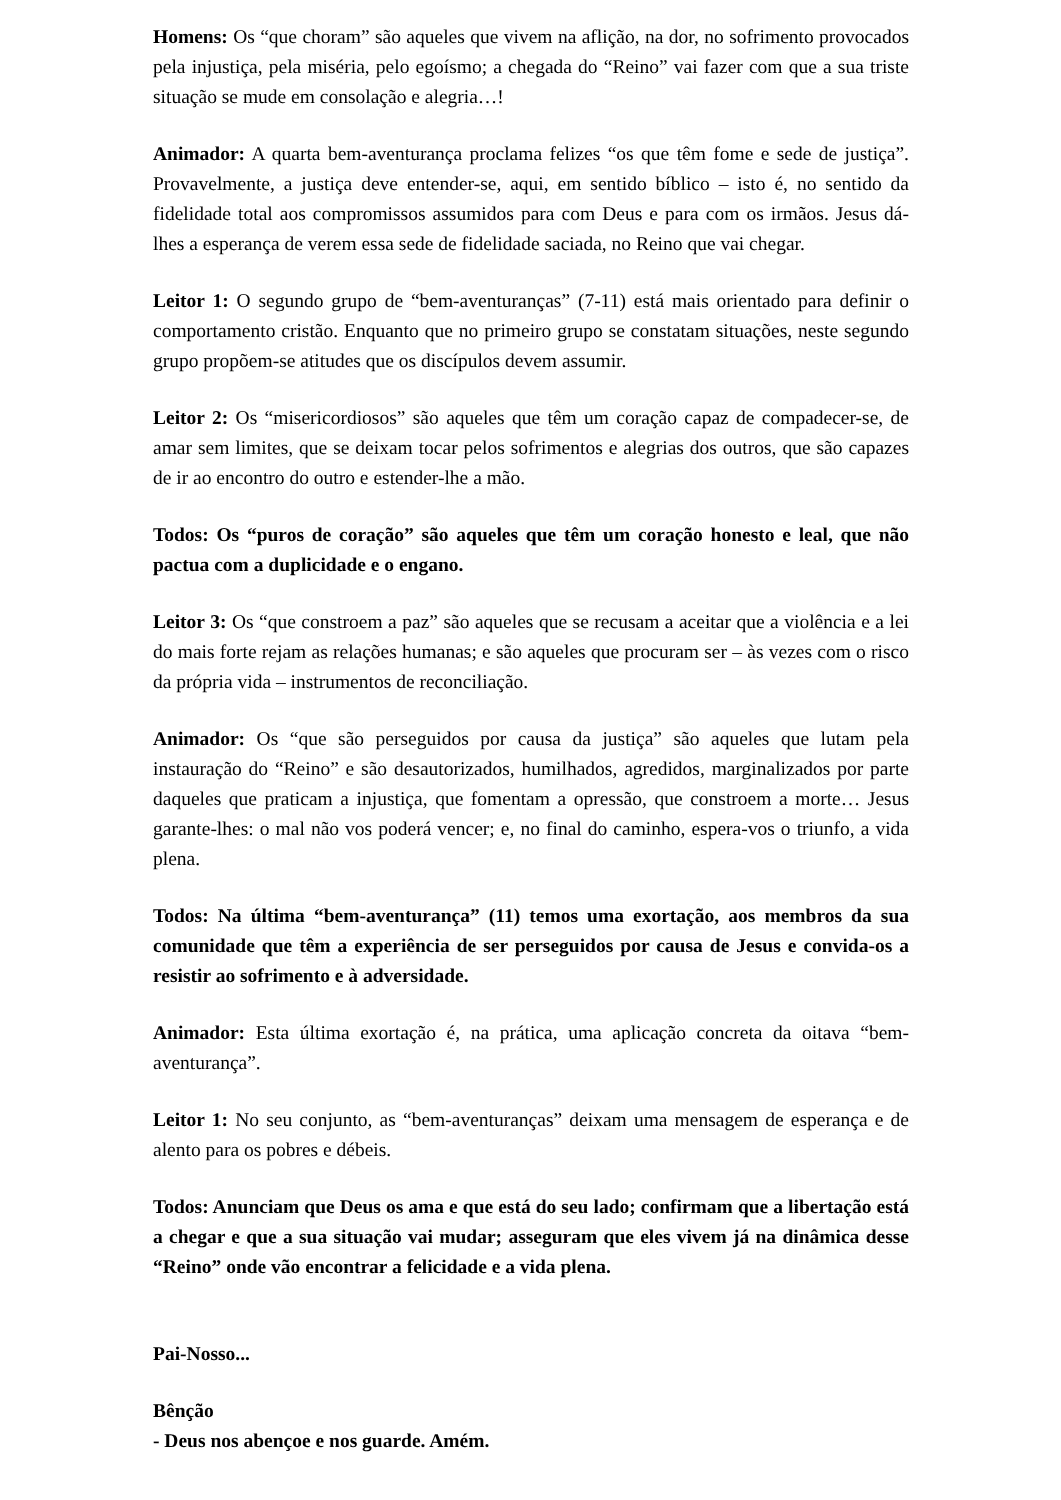Homens: Os “que choram” são aqueles que vivem na aflição, na dor, no sofrimento provocados pela injustiça, pela miséria, pelo egoísmo; a chegada do “Reino” vai fazer com que a sua triste situação se mude em consolação e alegria…!
Animador: A quarta bem-aventurança proclama felizes “os que têm fome e sede de justiça”. Provavelmente, a justiça deve entender-se, aqui, em sentido bíblico – isto é, no sentido da fidelidade total aos compromissos assumidos para com Deus e para com os irmãos. Jesus dá-lhes a esperança de verem essa sede de fidelidade saciada, no Reino que vai chegar.
Leitor 1: O segundo grupo de “bem-aventuranças” (7-11) está mais orientado para definir o comportamento cristão. Enquanto que no primeiro grupo se constatam situações, neste segundo grupo propõem-se atitudes que os discípulos devem assumir.
Leitor 2: Os “misericordiosos” são aqueles que têm um coração capaz de compadecer-se, de amar sem limites, que se deixam tocar pelos sofrimentos e alegrias dos outros, que são capazes de ir ao encontro do outro e estender-lhe a mão.
Todos: Os “puros de coração” são aqueles que têm um coração honesto e leal, que não pactua com a duplicidade e o engano.
Leitor 3: Os “que constroem a paz” são aqueles que se recusam a aceitar que a violência e a lei do mais forte rejam as relações humanas; e são aqueles que procuram ser – às vezes com o risco da própria vida – instrumentos de reconciliação.
Animador: Os “que são perseguidos por causa da justiça” são aqueles que lutam pela instauração do “Reino” e são desautorizados, humilhados, agredidos, marginalizados por parte daqueles que praticam a injustiça, que fomentam a opressão, que constroem a morte… Jesus garante-lhes: o mal não vos poderá vencer; e, no final do caminho, espera-vos o triunfo, a vida plena.
Todos: Na última “bem-aventurança” (11) temos uma exortação, aos membros da sua comunidade que têm a experiência de ser perseguidos por causa de Jesus e convida-os a resistir ao sofrimento e à adversidade.
Animador: Esta última exortação é, na prática, uma aplicação concreta da oitava “bem-aventurança”.
Leitor 1: No seu conjunto, as “bem-aventuranças” deixam uma mensagem de esperança e de alento para os pobres e débeis.
Todos: Anunciam que Deus os ama e que está do seu lado; confirmam que a libertação está a chegar e que a sua situação vai mudar; asseguram que eles vivem já na dinâmica desse “Reino” onde vão encontrar a felicidade e a vida plena.
Pai-Nosso...
Bênção
- Deus nos abençoe e nos guarde. Amém.